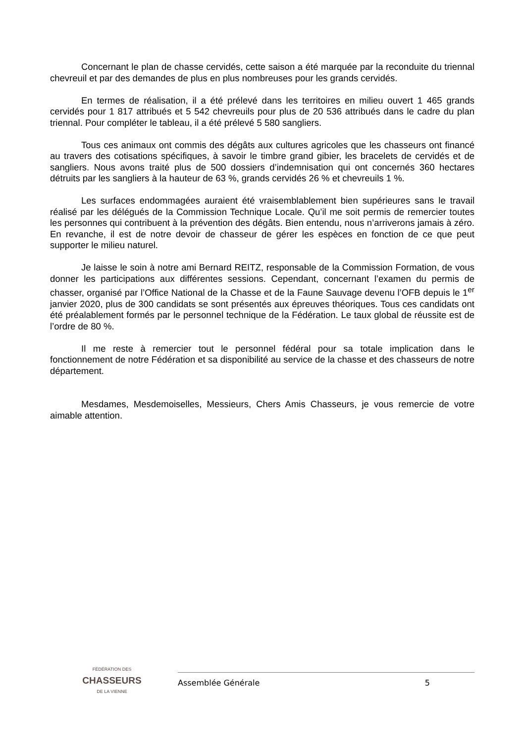Concernant le plan de chasse cervidés, cette saison a été marquée par la reconduite du triennal chevreuil et par des demandes de plus en plus nombreuses pour les grands cervidés.
En termes de réalisation, il a été prélevé dans les territoires en milieu ouvert 1 465 grands cervidés pour 1 817 attribués et 5 542 chevreuils pour plus de 20 536 attribués dans le cadre du plan triennal. Pour compléter le tableau, il a été prélevé 5 580 sangliers.
Tous ces animaux ont commis des dégâts aux cultures agricoles que les chasseurs ont financé au travers des cotisations spécifiques, à savoir le timbre grand gibier, les bracelets de cervidés et de sangliers. Nous avons traité plus de 500 dossiers d’indemnisation qui ont concernés 360 hectares détruits par les sangliers à la hauteur de 63 %, grands cervidés 26 % et chevreuils 1 %.
Les surfaces endommagées auraient été vraisemblablement bien supérieures sans le travail réalisé par les délégués de la Commission Technique Locale. Qu’il me soit permis de remercier toutes les personnes qui contribuent à la prévention des dégâts. Bien entendu, nous n’arriverons jamais à zéro. En revanche, il est de notre devoir de chasseur de gérer les espèces en fonction de ce que peut supporter le milieu naturel.
Je laisse le soin à notre ami Bernard REITZ, responsable de la Commission Formation, de vous donner les participations aux différentes sessions. Cependant, concernant l’examen du permis de chasser, organisé par l’Office National de la Chasse et de la Faune Sauvage devenu l’OFB depuis le 1<sup>er</sup> janvier 2020, plus de 300 candidats se sont présentés aux épreuves théoriques. Tous ces candidats ont été préalablement formés par le personnel technique de la Fédération. Le taux global de réussite est de l’ordre de 80 %.
Il me reste à remercier tout le personnel fédéral pour sa totale implication dans le fonctionnement de notre Fédération et sa disponibilité au service de la chasse et des chasseurs de notre département.
Mesdames, Mesdemoiselles, Messieurs, Chers Amis Chasseurs, je vous remercie de votre aimable attention.
FÉDÉRATION DES
CHASSEURS
DE LA VIENNE
Assemblée Générale 5